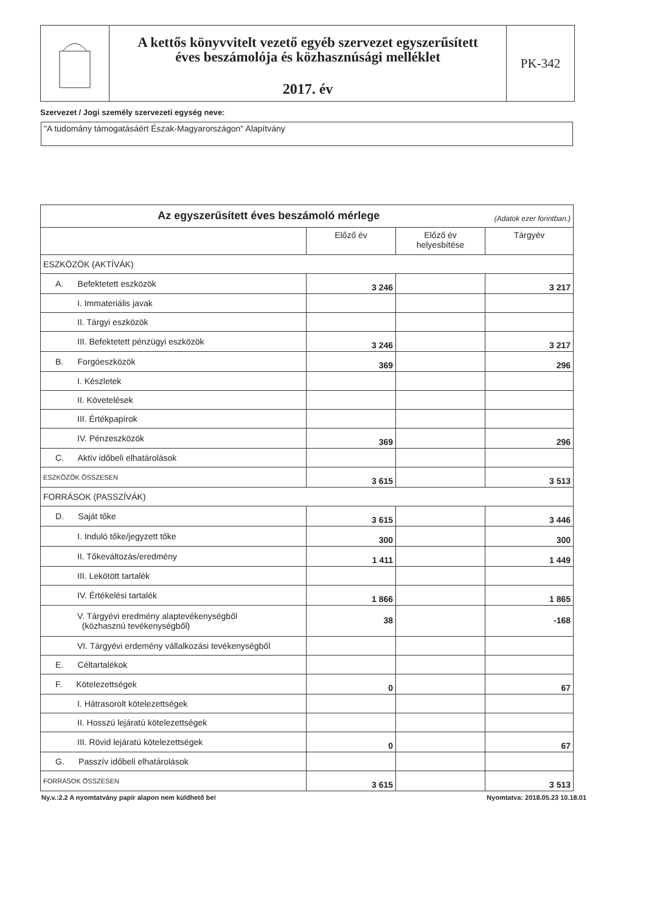A kettős könyvvitelt vezető egyéb szervezet egyszerűsített
éves beszámolója és közhasznúsági melléklet
2017. év
PK-342
Szervezet / Jogi személy szervezeti egység neve:
"A tudomány támogatásáért Észak-Magyarországon" Alapítvány
| Az egyszerűsített éves beszámoló mérlege (Adatok ezer forintban.) | | | |
| | Előző év | Előző év helyesbítése | Tárgyév |
| ESZKÖZÖK (AKTÍVÁK) | | | |
| A. Befektetett eszközök | 3 246 | | 3 217 |
| I. Immateriális javak | | | |
| II. Tárgyi eszközök | | | |
| III. Befektetett pénzügyi eszközök | 3 246 | | 3 217 |
| B. Forgóeszközök | 369 | | 296 |
| I. Készletek | | | |
| II. Követelések | | | |
| III. Értékpapírok | | | |
| IV. Pénzeszközök | 369 | | 296 |
| C. Aktív időbeli elhatárolások | | | |
| ESZKÖZÖK ÖSSZESEN | 3 615 | | 3 513 |
| FORRÁSOK (PASSZÍVÁK) | | | |
| D. Saját tőke | 3 615 | | 3 446 |
| I. Induló tőke/jegyzett tőke | 300 | | 300 |
| II. Tőkeváltozás/eredmény | 1 411 | | 1 449 |
| III. Lekötött tartalék | | | |
| IV. Értékelési tartalék | 1 866 | | 1 865 |
| V. Tárgyévi eredmény alaptevékenységből (közhasznú tevékenységből) | 38 | | -168 |
| VI. Tárgyévi erdemény vállalkozási tevékenységből | | | |
| E. Céltartalékok | | | |
| F. Kötelezettségek | 0 | | 67 |
| I. Hátrasorolt kötelezettségek | | | |
| II. Hosszú lejáratú kötelezettségek | | | |
| III. Rövid lejáratú kötelezettségek | 0 | | 67 |
| G. Passzív időbeli elhatárolások | | | |
| FORRÁSOK ÖSSZESEN | 3 615 | | 3 513 |
Ny.v.:2.2 A nyomtatvány papír alapon nem küldhető be! Nyomtatva: 2018.05.23 10.18.01